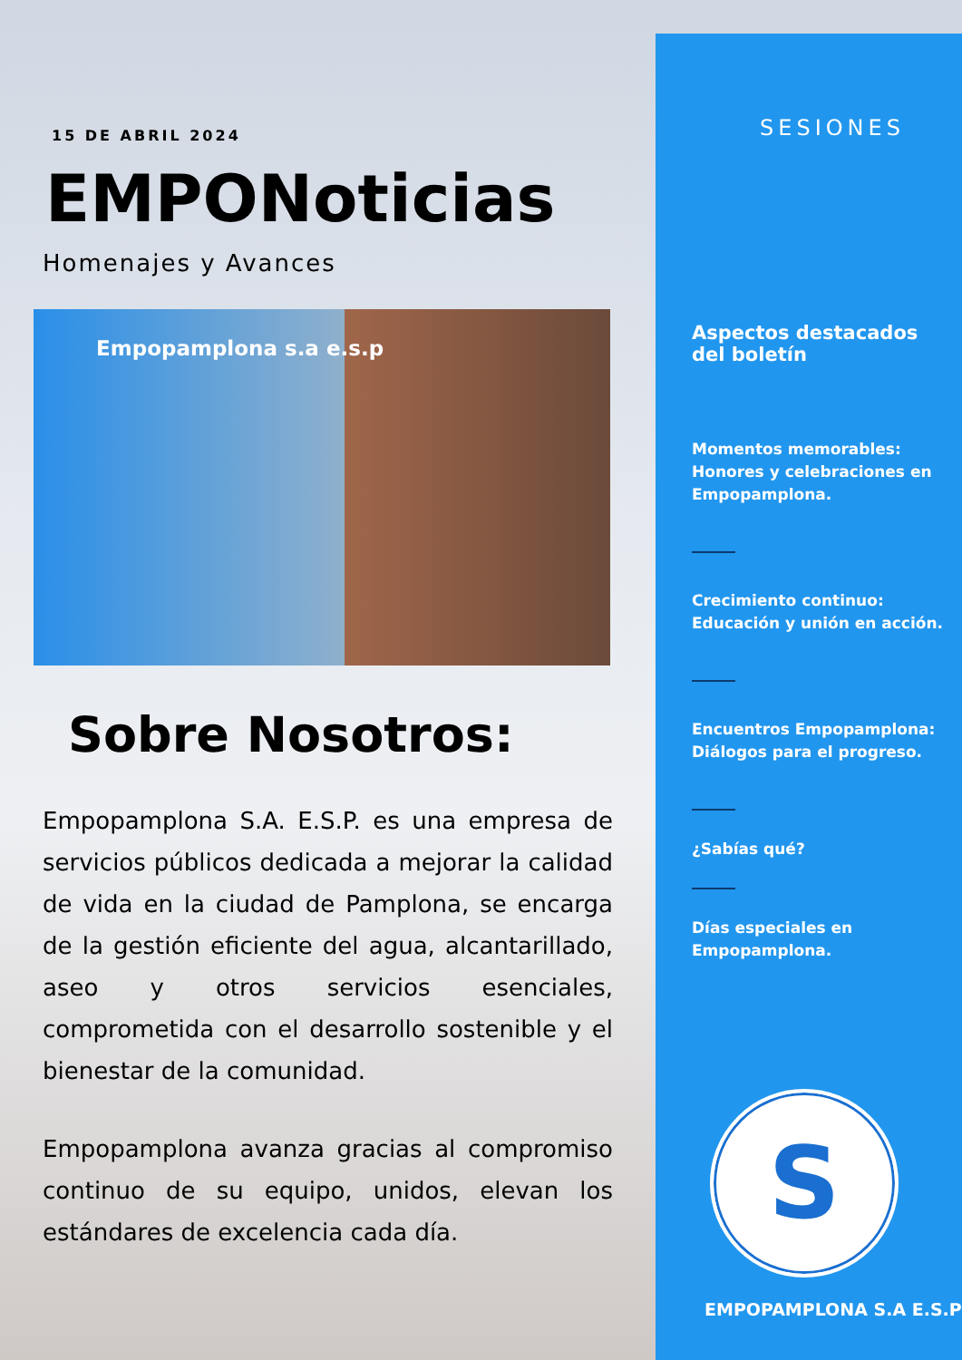15 DE ABRIL 2024
EMPONoticias
Homenajes y Avances
Empopamplona s.a e.s.p
Sobre Nosotros:
Empopamplona S.A. E.S.P. es una empresa de servicios públicos dedicada a mejorar la calidad de vida en la ciudad de Pamplona, se encarga de la gestión eficiente del agua, alcantarillado, aseo y otros servicios esenciales, comprometida con el desarrollo sostenible y el bienestar de la comunidad.
Empopamplona avanza gracias al compromiso continuo de su equipo, unidos, elevan los estándares de excelencia cada día.
SESIONES
Aspectos destacados
del boletín
Momentos memorables: Honores y celebraciones en Empopamplona.
Crecimiento continuo: Educación y unión en acción.
Encuentros Empopamplona: Diálogos para el progreso.
¿Sabías qué?
Días especiales en Empopamplona.
S
EMPOPAMPLONA S.A E.S.P